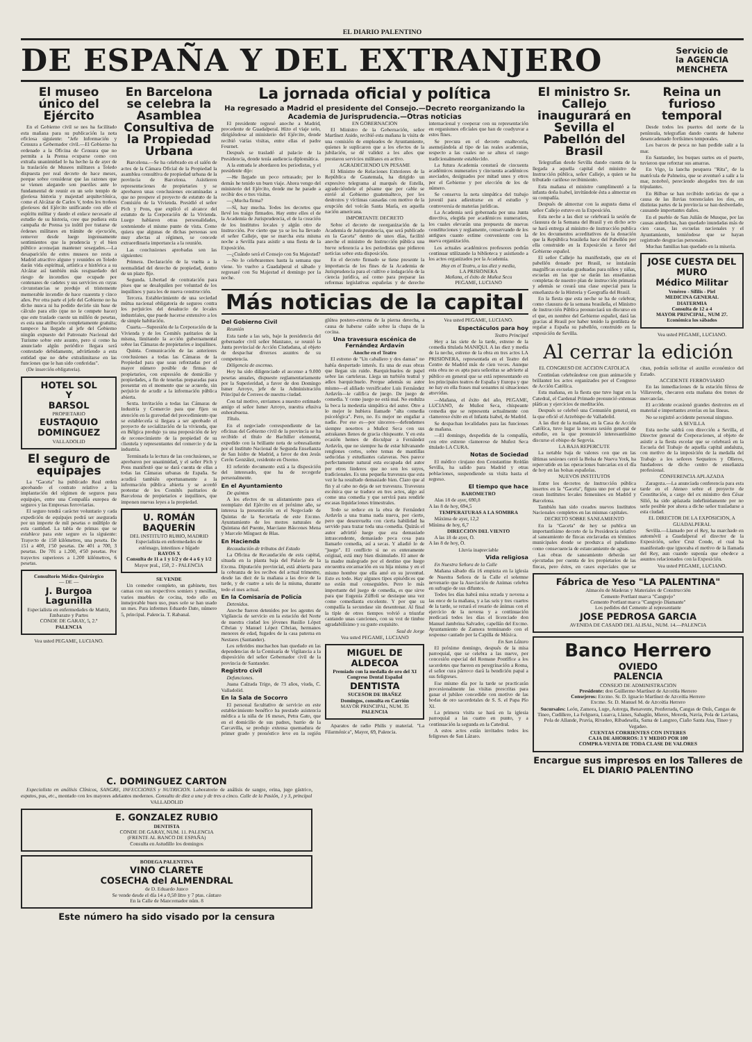EL DIARIO PALENTINO
DE ESPAÑA Y DEL EXTRANJERO
Servicio de
la AGENCIA
MENCHETA
El museo único del Ejército
En el Gobierno civil se nos ha facilitado esta mañana para su publicación la nota oficiosa siguiente: "Jefe Información y Censura a Gobernador civil.—El Gobierno ha ordenado a la Oficina de Censura que no permita a la Prensa ocuparse como con extraña unanimidad lo ha hecho la de ayer de la traslación de Museos militares a Toledo dispuesta por real decreto de hace meses, porque sobre considerar que las razones que se vienen alegando son pueriles ante lo fundamental de reunir en un solo templo de gloriosa historia y majestad arquitectónica, como el Alcázar de Carlos V, todos los trofeos gloriosos del Ejército unificando con ello el espíritu militar y dando el enlace necesario al estudio de su historia, cree que pudiera esta campaña de Prensa ya inútil por tratarse de órdenes militares en trámite de ejecución, remover desde luego ingenuamente sentimientos que la prudencia y el bien público aconsejan mantener sosegados.—La desaparición de estos museos no resta a Madrid atractivo alguno y reunidos en Toledo darán vida espiritual, artística e histórica a su Alcázar así también más resguardado del riesgo de incendios que ocupado por centenares de cadetes y sus servicios en cuyas circunstancias se produjo el tristemente memorable incendio de hace cuarenta y cinco años. Por otra parte el jefe del Gobierno no ha dicho nunca ni ha podido decirlo sin base de cálculo para ello (que no le compete hacer) que este traslado cueste un millón de pesetas, es esta una atribución completamente gratuita; tampoco ha llegado al jefe del Gobierno ningún expuesto del Patronato Nacional del Turismo sobre este asunto, pero si como ha anunciado algún periódico llegara será contestado debidamente, advirtiendo a esta entidad que no debe extralimitarse en las funciones que le han sido conferidas".
(De inserción obligatoria).
HOTEL SOL
Y
BARSOL
PROPIETARIO
EUSTAQUIO DOMINGUEZ
VALLADOLID
El seguro de equipajes
La "Gaceta" ha publicado Real orden aprobando el contrato relativo a la implantación del régimen de seguros para equipajes, entre una Compañía europea de seguros y las Empresas ferroviarias.
El seguro tendrá carácter voluntario y cada expedición de equipajes podrá ser asegurada por un importe de mil pesetas o múltiplo de esta cantidad. La tabla de primas que se establece para este seguro es la siguiente: Trayecto de 150 kilómetros, una peseta. De 151 a 400, 1'50 pesetas. De 401 a 700, 3 pesetas. De 701 a 1.200, 4'50 pesetas. Por trayectos superiores a 1.200 kilómetros, 6 pesetas.
Consultorio Médico-Quirúrgico
— DE —
J. Burgoa Lagunilla
Especialista en enfermedades de Matriz, Embarazo y Partos
CONDE DE GARAY, 5, 2.º
PALENCIA
Vea usted PEGAME, LUCIANO.
En Barcelona se celebra la Asamblea Consultiva de la Propiedad Urbana
Barcelona.—Se ha celebrado en el salón de actos de la Cámara Oficial de la Propiedad la asamblea consultiva de propiedad urbana de la provincia de Barcelona. Asistieron representaciones de propietarios y se aprobaron unas conclusiones encaminadas a que no prospere el proyecto de estatuto de la Comisión de la Vivienda. Presidió el señor Pich y Pons, que explicó el alcance del estatuto de la Corporación de la Vivienda. Luego hablaron otras personalidades, sosteniendo el mismo punto de vista. Como quiera que algunas de dichas personas son muy afectas al régimen, se concede extraordinaria importancia a la reunión.
Las conclusiones aprobadas son las siguientes:
Primera. Declaración de la vuelta a la normalidad del derecho de propiedad, dentro de un plazo fijo.
Segunda. Libertad de contratación para pisos que se desalquilen por voluntad de los inquilinos y para los de nueva construcción.
Tercera. Establecimiento de una sociedad mútua nacional obligatoria de seguros contra los perjuicios del desahucio de locales industriales, que puede hacerse extensivo a los de simple habitación.
Cuarta.—Supresión de la Corporación de la Vivienda y de los Comités paritarios de la misma, limitando la acción gubernamental sobre las Cámaras de propietarios e inquilinos.
Quinta. Comunicación de las anteriores conclusiones a todas las Cámaras de la Propiedad para que sean reforzadas por el mayor número posible de firmas de propietarios, con expresión de domicilio y propiedades, a fin de tenerlas preparadas para presentar en el momento que se acuerde, sin perjuicio de acudir a la información pública abierta.
Sexta. Invitación a todas las Cámaras de Industria y Comercio para que fijen su atención en la gravedad del procedimiento que se establecería si llegara a ser aprobado el proyecto de socialización de la vivienda, que en Bélgica produjo ya una proposición de ley de reconocimiento de la propiedad de su clientela y representantes del comercio y de la industria.
Terminada la lectura de las conclusiones, se aprobaron por unanimidad, y el señor Pich y Pons manifestó que se dará cuenta de ellas a todas las Cámaras urbanas de España. Se acudirá también oportunamente a la información pública abierta y se acordó protestar de los Comités paritarios de Barcelona de propietarios e inquilinos, que imponen nuevas leyes a la propiedad.
U. ROMÁN BAQUERÍN
DEL INSTITUTO RUBIO, MADRID
Especialista en enfermedades de estómago, intestinos e hígado
RAYOS X
Consulta de 11 a 1 y 1/2 y de 4 a 6 y 1/2
Mayor pral., 150, 2 - PALENCIA
SE VENDE
Un comedor completo, un gabinete, tres camas con sus respectivos somiers y mesillas, varios muebles de cocina, todo ello en inmejorable buen uso, pues solo se han usado un mes. Para informes Eduardo Dato, número 5, principal. Palencia. T. Rabanal.
La jornada oficial y política
Ha regresado a Madrid el presidente del Consejo.—Decreto reorganizando la Academia de Jurisprudencia.—Otras noticias
El presidente regresó anoche a Madrid, procedente de Guadalperal. Hizo el viaje solo, dirigiéndose al ministerio del Ejército, donde recibió varias visitas, entre ellas el padre Fournet.
Después se trasladó al palacio de la Presidencia, donde tenía audiencia diplomática.
A la entrada le abordaron los periodistas, y el presidente dijo:
—He llegado un poco retrasado; por lo demás he tenido un buen viaje. Ahora vengo del ministerio del Ejército, donde me he parado a recibir dos o tres visitas.
—¿Mucha firma?
—Sí, hay mucha. Todos los decretos que llevé los traigo firmados. Hay entre ellos el de la Academia de Jurisprudencia, el de la creación de los Institutos locales y algún otro de Instrucción. Por cierto que ya se los ha llevado el señor Callejo, que se marcha esta misma noche a Sevilla para asistir a una fiesta de la Exposición.
—¿Cuándo será el Consejo con Su Majestad?
—No lo celebraremos hasta la semana que viene. Yo vuelvo a Guadalperal el sábado y regresaré con Su Majestad el domingo por la noche.
EN GOBERNACION
El Ministro de la Gobernación, señor Martínez Anido, recibió esta mañana la visita de una comisión de empleados de Ayuntamiento, quienes le suplicaron que a los efectos de la jubilación, se dé validez a los años que prestaron servicios militares en activo.
AGRADECIENDO UN PESAME
El Ministro de Relaciones Exteriores de la República de Guatemala, ha dirigido un expresivo telegrama al marqués de Estella, agradeciéndole el pésame que por cable se envió al Gobierno guatemalteco, por los destrozos y víctimas causadas con motivo de la erupción del volcán Santa María, en aquella nación americana.
IMPORTANTE DECRETO
Sobre el decreto de reorganización de la Academia de Jurisprudencia, que será publicado en la Gaceta" dentro de unos días, facilitó anoche el ministro de Instrucción pública una breve referencia a los periodistas que pidieron noticias sobre esta disposición.
En el decreto firmado se tiene presente la importancia de los fines de la Academia de Jurisprudencia para el cultivo e indagación de la ciencia jurídica, así como para preparar las reformas legislativas españolas y de derecho internacional y cooperar con su representación en organismos oficiales que han de coadyuvar a estos fines.
Se procura en el decreto enaltecerla, asemejándola al tipo de las reales academias, respecto a las cuales no se altera el rango tradicionalmente establecido.
La futura Academia constará de cincuenta académicos numerarios y cincuenta académicos asociados, designados por mitad unos y otros por el Gobierno y por elección de los de número.
Se conserva la nota simpática del trabajo juvenil para adiestrarse en el estudio y controversia de materias jurídicas.
La Academia será gobernada por una Junta directiva, elegida por académicos numerarios, los cuales elevarán una propuesta de nuevas constituciones y reglamento, conservando de los antiguos cuanto estime conveniente con la nueva organización.
Los actuales académicos profesores podrán continuar utilizando la biblioteca y asistiendo a los actos organizados por la Academia.
Hoy en el Teatro, a las diez y media,
LA PRISIONERA
Mañana, el éxito de Muñoz Seca
PEGAME, LUCIANO
Más noticias de la capital
Del Gobierno Civil
Reunión
Esta tarde a las seis, bajo la presidencia del gobernador civil señor Manzano, se reunió la Junta provincial de Acción Ciudadana, al objeto de despachar diversos asuntos de su competencia.
Diligencia de ascenso.
Hoy ha sido diligenciado el ascenso a 9.000 pesetas anuales, dispuesto reglamentariamente por la Superioridad, a favor de don Domingo Ismer Arroyo, jefe de la Administración Principal de Correos de nuestra ciudad.
Con tal motivo, enviamos a nuestro estimado amigo el señor Ismer Arroyo, nuestra efusiva enhorabuena.
Título.
En el negociado correspondiente de las oficinas del Gobierno civil de la provincia se ha recibido el título de Bachiller elemental, expedido con la brillante nota de sobresaliente por el Instituto Nacional de Segunda Enseñanza de San Isidro de Madrid, a favor de don Jesús Cerón González, residente en Osorno.
El referido documento está a la disposición del interesado, que ha de recogerle personalmente.
En el Ayuntamiento
De quintas
A los efectos de su alistamiento para el reemplazo del Ejército en el próximo año, se interesa la presentación en el Negociado de Quintas de la Secretaría de este Excmo. Ayuntamiento de los mozos naturales de Quintana del Puente, Marciano Báscones Mena y Marcelo Mínguez de Blas.
En Hacienda
Recaudación de tributos del Estado
La Oficina de Recaudación de esta capital, situada en la planta baja del Palacio de la Excma. Diputación provincial, está abierta para la cobranza de los recibos del actual trimestre, desde las diez de la mañana a las doce de la tarde, y de cuatro a seis de la misma, durante todo el mes actual.
En la Comisaría de Policía
Detenidos.
Anoche fueron detenidos por los agentes de Vigilancia de servicio en la estación del Norte de nuestra ciudad los jóvenes Basilio López Cibrian y Manuel López Cibrian, hermanos menores de edad, fugados de la casa paterna en Nestares (Santander).
Los referidos muchachos han quedado en las dependencias de la Comisaría de Vigilancia a la disposición del señor Gobernador civil de la provincia de Santander.
Registro civil
Defunciones.
Juana Calzada Trigo, de 73 años, viuda, C. Valladolid.
En la Sala de Socorro
El personal facultativo de servicio en este establecimiento benéfico ha prestado asistencia médica a la niña de 16 meses, Petra Gato, que en el domicilio de sus padres, barrio de la Carcavilla, se produjo extensa quemadura de primer grado y pronóstico leve en la región glútea postero-externa de la pierna derecha, a causa de haberse caído sobre la chapa de la cocina.
Una travesura escénica de Fernández Ardavín
Anoche en el Teatro
El estreno de "Un caballero y dos damas" no había despertado interés. Es una de esas obras que llegan sin ruido. Barquichuelos de papel sobre las carteleras. Llega un turbión teatral y adios barquichuelo. Porque además su autor mismo—el aliñado versificador Luis Fernández Ardavín—le califica de juego. De juego de comedia. Y como juego no está mal. No endulza la boca la modestia simpática del autor. Otro a lo mejor le hubiera llamado "alta comedia psicológica". Pero, no. Es mejor no engañar a nadie. Por eso es—por sinceros—defendemos siempre nosotros a Muñoz Seca con sus astrakanes llenos de gracia chispeante. Y en esta ocasión hemos de disculpar a Fernández Ardavín, que no siempre ha de estar hilvanando renglones cortos, sobre temas de mantillas seducidas y estudiantes calaveras. Nos parece perfectamente natural esta escapada del autor por otros linderos que no son los suyos, tradicionales. Es una pequeña travesura que esta vez le ha resultado demasiado bien. Claro que al fin y al cabo no deja de ser travesura. Travesura escénica que se traduce en tres actos, algo así como una comedia y que servirá para rendirle escasas liquidaciones trimestrales.
Todo se reduce en la obra de Fernández Ardavín a una trama nada nueva, por cierto, pero que desenvuelta con cierta habilidad ha servido para trazar toda una comedia. Quizás el autor advirtió luego que era demasiado intrascendente, demasiado poca cosa para llamarlo comedia, así a secas. Y añadió lo de "juego". El conflicto si no es enteramente original, está muy bien disimulado. El amor de la madre malogrado por el destino que luego encuentra encarnación en su hija misma y en el mismo hombre que ella amó en su juventud. Esto es todo. Hay algunos tipos episódicos que no están mal conseguidos. Pero lo más importante del juego de comedia, es que sirve para que Eugenia Zúffoli se destaque una vez como comedianta excelente. Y por que su compañía la secundase sin desentonar. Al final la tiple de otros tiempos volvió a triunfar cantando unas canciones, con su voz de timbre agradabilísimo y su gusto exquisito.
Saul de Jorge
Vea usted PEGAME, LUCIANO
MIGUEL DE ALDECOA
Premiado con la medalla de oro del XI Congreso Dental Español
DENTISTA
SUCESOR DE IBAÑEZ
Domingos, consulta en Carrión
MAYOR PRINCIPAL, NUM. 35
PALENCIA
Aparatos de radio Philis y material. "La Filarmónica", Mayor, 69, Palencia.
Vea usted PEGAME, LUCIANO.
Espectáculos para hoy
Teatro Principal
Hoy a las siete de la tarde, estreno de la comedia titulada MANIQUI. A las diez y media de la noche, estreno de la obra en tres actos LA PRISIONERA, representada en el Teatro del Centro de Madrid más de cien veces. Aunque esta obra no es apta para señoritas se advierte al público en general que se está representando en los principales teatros de España y Europa y que no hay en ella frases mal sonantes ni situaciones atrevidas.
—Mañana, el éxito del año, PEGAME, LUCIANO, de Muñoz Seca, chispeante comedia que se representa actualmente con clamoroso éxito en el Infanta Isabel, de Madrid.
Se despachan localidades para las funciones de mañana.
—El domingo, despedida de la compañía, con otro estreno clamoroso de Muñoz Seca titulado LA CURA.
Notas de Sociedad
El médico cirujano don Constantino Roldán Sevilla, ha salido para Madrid y otras poblaciones, suspendiendo su visita hasta el regreso.
El tiempo que hace
BAROMETRO
Alas 18 de ayer, 690,8
A las 8 de hoy, 694,5
TEMPERATURAS A LA SOMBRA
Máxima de ayer, 12,2
Mínima de hoy, 6,7
DIRECCION DEL VIENTO
A las 18 de ayer, O.
A las 8 de hoy, O.
Lluvia inapreciable
Vida religiosa
En Nuestra Señora de la Calle
Mañana sábado día 16 empieza en la iglesia de Nuestra Señora de la Calle el solemne novenario que la Asociación de Animas celebra en sufragio de sus difuntos.
Todos los días habrá misa rezada y novena a las once de la mañana, y a las seis y tres cuartos de la tarde, se rezará el rosario de ánimas con el ejercicio de la novena y a continuación predicará todos los días el licenciado don Manuel Jambrina Salvador, capellán del Excmo. Ayuntamiento de Zamora terminando con el responso cantado por la Capilla de Música.
En San Lázaro
El próximo domingo, después de la misa parroquial, que se celebra a las nueve, por concesión especial del Romano Pontífice a los sacerdotes que fueron en peregrinación a Roma, el señor cura párroco dará la bendición papal a sus feligreses.
Ese mismo día por la tarde se practicarán procesionalmente las visitas prescritas para ganar el jubileo concedido con motivo de las bodas de oro sacerdotales de S. S. el Papa Pío XI.
La primera visita se hará en la iglesia parroquial a las cuatro en punto, y a continuación la segunda en la Catedral.
A estos actos están invitados todos los feligreses de San Lázaro.
El ministro Sr. Callejo inaugurará en Sevilla el Pabellón del Brasil
Telegrafían desde Sevilla dando cuenta de la llegada a aquella capital del ministro de Instrucción pública, señor Callejo, a quien se ha tributado cariñoso recibimiento.
Esta mañana el ministro cumplimentó a la infanta doña Isabel, invitándole ésta a almorzar en su compañía.
Después de almorzar con la augusta dama el señor Callejo estuvo en la Exposición.
Esta noche a las diez se celebrará la sesión de clausura de la Semana del Brasil y en dicho acto se hará entrega al ministro de Instrucción publica de los documentos acreditativos de la donación que la República brasileña hace del Pabellón por ella construido en la Exposición a favor del Gobierno español.
El señor Callejo ha manifestado, que en el pabellón donado por Brasil, se instalarán magníficas escuelas graduadas para niños y niñas, escuelas en las que se darán las enseñanzas completas de nuestro plan de instrucción primaria y además se creará una clase especial para la enseñanza de la Historia y Geografía del Brasil.
En la fiesta que esta noche se ha de celebrar, como clausura de la semana brasileña, el Ministro de Instrucción Pública pronunciará un discurso en el que, en nombre del Gobierno español, dará las gracias al Brasil por haber tenido la gentileza de regalar a España su pabellón, construido en la exposición de Sevilla.
Reina un furioso temporal
Desde todos los puertos del norte de la península, telegrafían dando cuenta de haberse desencadenado fortísimos temporales.
Los barcos de pesca no han podido salir a la mar.
En Santander, los buques surtos en el puerto, tuvieron que reforzar sus amarras.
En Vigo, la lancha pesquera "Rita", de la matrícula de Palmeira, que se aventuró a salir a la mar, zozobró, pereciendo ahogados tres de sus tripulantes.
En Bilbao se han recibido noticias de que a causa de las lluvias torrenciales los ríos, en distintas partes de la provincia se han desbordado, causando importantes daños.
En el pueblo de San Julián de Musque, por las causas antedichas, han quedado inundadas más de cien casas, las escuelas nacionales y el Ayuntamiento, temiéndose que se hayan registrado desgracias personales.
Muchas familias han quedado en la miseria.
JOSE CUESTA DEL MURO
Médico Militar
Venéreo - Sífilis - Piel
MEDICINA GENERAL
DIATERMIA
Consulta de 12 a 4
MAYOR PRINCIPAL, NUM 27.
Económica los sábados
Vea usted PEGAME, LUCIANO.
Al cerrar la edición
EL CONGRESO DE ACCION CATOLICA
Continúan celebrándose con gran animación y brillantez los actos organizados por el Congreso de Acción Católica.
Esta mañana, en la fiesta que tuvo lugar en la Catedral, el Cardenal Primado pronunció extensas pláticas y ejercicios de meditación.
Después se celebró una Comunión general, en la que ofició el Arzobispo de Valladolid.
A las diez de la mañana, en la Casa de Acción Católica, tuvo lugar la tercera sesión general de estudio, en la que pronunció interesantísimo discurso el obispo de Segovia.
LA BAJA REPERCUTE
La notable baja de valores con que en las últimas sesiones cerró la Bolsa de Nueva York, ha repercutido en las operaciones bancarias en el día de hoy en las bolsas españolas.
NUEVOS INSTITUTOS
Entre los decretos de Instrucción pública insertos en la "Gaceta", figura uno por el que se crean Institutos locales femeninos en Madrid y Barcelona.
También han sido creados nuevos Institutos Nacionales completos en las mismas capitales.
DECRETO SOBRE SANEAMIENTO
En la "Gaceta" de hoy se publica un importantísimo decreto de la Presidencia relativo al saneamiento de fincas enclavadas en términos municipales donde se produzca el paludismo como consecuencia de estancamiento de aguas.
Las obras de saneamiento deberán ser ejecutadas por cuenta de los propietarios de las fincas, pero éstos, en casos especiales que se citan, podrán solicitar el auxilio económico del Estado.
ACCIDENTE FERROVIARIO
En las inmediaciones de la estación férrea de Villaverde, chocaron esta mañana dos trenes de mercancías.
El accidente ocasionó grandes destrozos en el material e importantes averías en las líneas.
No se registró accidente personal ninguno.
A SEVILLA
Esta noche saldrá con dirección a Sevilla, el Director general de Corporaciones, al objeto de asistir a la fiesta escolar que se celebrará en la Escuela del Trabajo de aquella capital andaluza, con motivo de la imposición de la medalla del Trabajo a los señores Sequeiros y Olleros, fundadores de dicho centro de enseñanza profesional.
CONFERENCIA APLAZADA
Zaragoza.—La anunciada conferencia para esta tarde en el Ateneo sobre el proyecto de Constitución, a cargo del ex ministro don César Silió, ha sido aplazada indefinidamente por no serle posible por ahora a dicho señor trasladarse a esta ciudad.
EL DIRECTOR DE LA EXPOSICION, A GUADALPERAL
Sevilla.—Llamado por el Rey, ha marchado en automóvil a Guadalperal el director de la Exposición, señor Cruz Conde, el cual ha manifestado que ignoraba el motivo de la llamada del Rey, aun cuando suponía que obedece a asuntos relacionados con la Exposición.
Vea usted PEGAME, LUCIANO.
Fábrica de Yeso "LA PALENTINA"
Almacén de Maderas y Materiales de Construcción
Cemento Portlant marca "Cangrejo"
Cemento Portlant marca "Cangrejo Diamante"
Los pedidos del Cemento al representante
JOSE PEDROSA GARCIA
AVENIDA DE CASADO DEL ALISAL, NUM. 14.—PALENCIA
Banco Herrero
OVIEDO
PALENCIA
CONSEJO DE ADMINISTRACION
Presidente: don Guillermo Martínez de Azcoitia Herrero
Consejeros: Excmo. Sr. D. Ignacio Martínez de Azcoitia Herrero
Excmo. Sr. D. Manuel M. de Azcoitia Herrero
Sucursales: León, Zamora, Lugo, Astorga, Benavente, Ponferrada, Cangas de Onís, Cangas de Tineo, Cudillero, La Felguera, Luarca, Llanes, Sahagún, Mieres, Moreda, Navia, Pola de Laviana, Pola de Allande, Pravia, Rivadeo, Ribadesella, Sama de Langreo, Ciaño Santa Ana, Tineo y Vegadeo.
CUENTAS CORRIENTES CON INTERES
CAJA DE AHORROS: 3 Y MEDIO POR 100
COMPRA-VENTA DE TODA CLASE DE VALORES
Encargue sus impresos en los Talleres de EL DIARIO PALENTINO
C. DOMINGUEZ CARTON
Especialista en análisis Clínicos, SANGRE, INFECCIONES y NUTRICION. Laboratorio de análisis de sangre, orina, jugo gástrico, esputos, pus, etc., montado con los mayores adelantos modernos. Consulta de diez a una y de tres a cinco. Calle de la Pasión, 1 y 3, principal
VALLADOLID
E. GONZALEZ RUBIO
DENTISTA
CONDE DE GARAY, NUM. 11. PALENCIA
(FRENTE AL BANCO DE ESPAÑA)
Consulta en Astudillo los domingos
BODEGA PALENTINA
VINO CLARETE
COSECHA del ALMENDRAL
de D. Eduardo Junco
Se vende desde el día 14 a 0,50 litro y 7 ptas. cántaro
En la Calle de Mancornador núm. 8
Este número ha sido visado por la censura